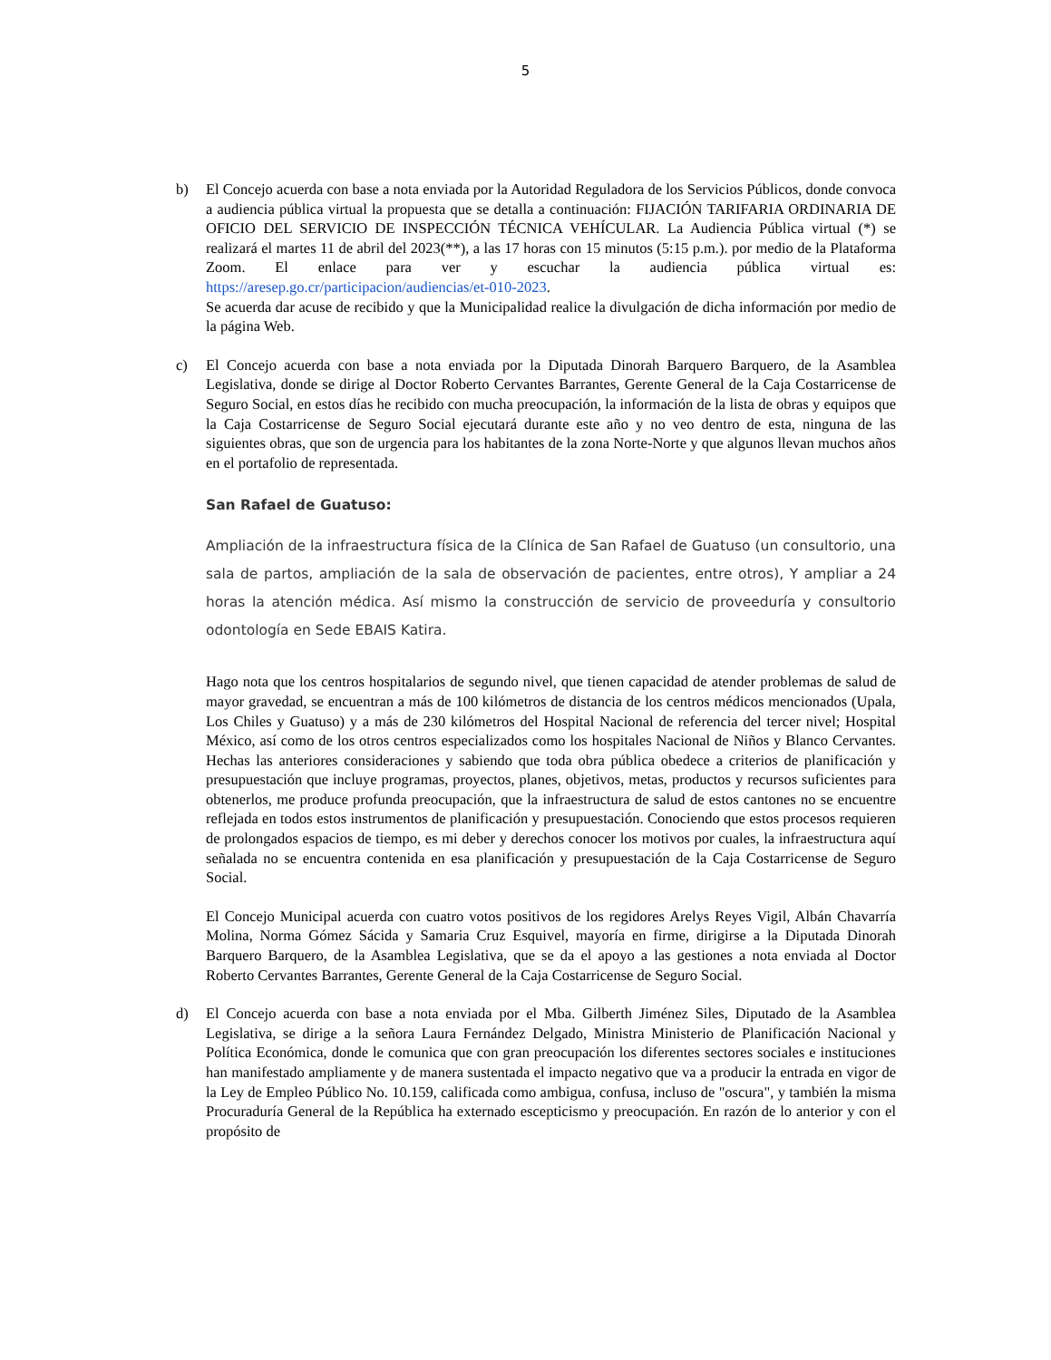5
b) El Concejo acuerda con base a nota enviada por la Autoridad Reguladora de los Servicios Públicos, donde convoca a audiencia pública virtual la propuesta que se detalla a continuación: FIJACIÓN TARIFARIA ORDINARIA DE OFICIO DEL SERVICIO DE INSPECCIÓN TÉCNICA VEHÍCULAR. La Audiencia Pública virtual (*) se realizará el martes 11 de abril del 2023(**), a las 17 horas con 15 minutos (5:15 p.m.). por medio de la Plataforma Zoom. El enlace para ver y escuchar la audiencia pública virtual es: https://aresep.go.cr/participacion/audiencias/et-010-2023.
Se acuerda dar acuse de recibido y que la Municipalidad realice la divulgación de dicha información por medio de la página Web.
c) El Concejo acuerda con base a nota enviada por la Diputada Dinorah Barquero Barquero, de la Asamblea Legislativa, donde se dirige al Doctor Roberto Cervantes Barrantes, Gerente General de la Caja Costarricense de Seguro Social, en estos días he recibido con mucha preocupación, la información de la lista de obras y equipos que la Caja Costarricense de Seguro Social ejecutará durante este año y no veo dentro de esta, ninguna de las siguientes obras, que son de urgencia para los habitantes de la zona Norte-Norte y que algunos llevan muchos años en el portafolio de representada.
San Rafael de Guatuso:
Ampliación de la infraestructura física de la Clínica de San Rafael de Guatuso (un consultorio, una sala de partos, ampliación de la sala de observación de pacientes, entre otros), Y ampliar a 24 horas la atención médica. Así mismo la construcción de servicio de proveeduría y consultorio odontología en Sede EBAIS Katira.
Hago nota que los centros hospitalarios de segundo nivel, que tienen capacidad de atender problemas de salud de mayor gravedad, se encuentran a más de 100 kilómetros de distancia de los centros médicos mencionados (Upala, Los Chiles y Guatuso) y a más de 230 kilómetros del Hospital Nacional de referencia del tercer nivel; Hospital México, así como de los otros centros especializados como los hospitales Nacional de Niños y Blanco Cervantes. Hechas las anteriores consideraciones y sabiendo que toda obra pública obedece a criterios de planificación y presupuestación que incluye programas, proyectos, planes, objetivos, metas, productos y recursos suficientes para obtenerlos, me produce profunda preocupación, que la infraestructura de salud de estos cantones no se encuentre reflejada en todos estos instrumentos de planificación y presupuestación. Conociendo que estos procesos requieren de prolongados espacios de tiempo, es mi deber y derechos conocer los motivos por cuales, la infraestructura aquí señalada no se encuentra contenida en esa planificación y presupuestación de la Caja Costarricense de Seguro Social.
El Concejo Municipal acuerda con cuatro votos positivos de los regidores Arelys Reyes Vigil, Albán Chavarría Molina, Norma Gómez Sácida y Samaria Cruz Esquivel, mayoría en firme, dirigirse a la Diputada Dinorah Barquero Barquero, de la Asamblea Legislativa, que se da el apoyo a las gestiones a nota enviada al Doctor Roberto Cervantes Barrantes, Gerente General de la Caja Costarricense de Seguro Social.
d) El Concejo acuerda con base a nota enviada por el Mba. Gilberth Jiménez Siles, Diputado de la Asamblea Legislativa, se dirige a la señora Laura Fernández Delgado, Ministra Ministerio de Planificación Nacional y Política Económica, donde le comunica que con gran preocupación los diferentes sectores sociales e instituciones han manifestado ampliamente y de manera sustentada el impacto negativo que va a producir la entrada en vigor de la Ley de Empleo Público No. 10.159, calificada como ambigua, confusa, incluso de "oscura", y también la misma Procuraduría General de la República ha externado escepticismo y preocupación. En razón de lo anterior y con el propósito de